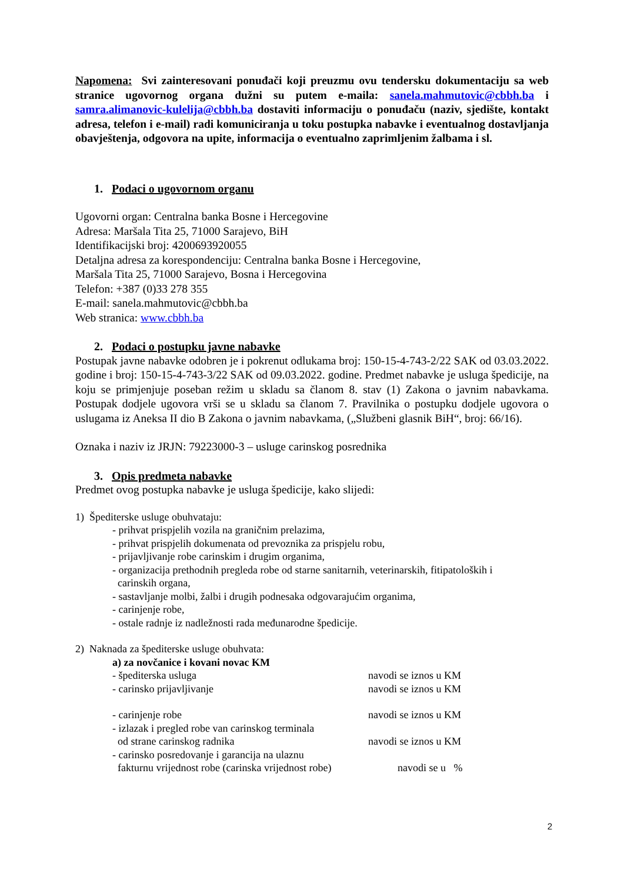Napomena: Svi zainteresovani ponuđači koji preuzmu ovu tendersku dokumentaciju sa web stranice ugovornog organa dužni su putem e-maila: sanela.mahmutovic@cbbh.ba i samra.alimanovic-kulelija@cbbh.ba dostaviti informaciju o ponuđaču (naziv, sjedište, kontakt adresa, telefon i e-mail) radi komuniciranja u toku postupka nabavke i eventualnog dostavljanja obavještenja, odgovora na upite, informacija o eventualno zaprimljenim žalbama i sl.
1. Podaci o ugovornom organu
Ugovorni organ: Centralna banka Bosne i Hercegovine
Adresa: Maršala Tita 25, 71000 Sarajevo, BiH
Identifikacijski broj: 4200693920055
Detaljna adresa za korespondenciju: Centralna banka Bosne i Hercegovine,
Maršala Tita 25, 71000 Sarajevo, Bosna i Hercegovina
Telefon: +387 (0)33 278 355
E-mail: sanela.mahmutovic@cbbh.ba
Web stranica: www.cbbh.ba
2. Podaci o postupku javne nabavke
Postupak javne nabavke odobren je i pokrenut odlukama broj: 150-15-4-743-2/22 SAK od 03.03.2022. godine i broj: 150-15-4-743-3/22 SAK od 09.03.2022. godine. Predmet nabavke je usluga špedicije, na koju se primjenjuje poseban režim u skladu sa članom 8. stav (1) Zakona o javnim nabavkama. Postupak dodjele ugovora vrši se u skladu sa članom 7. Pravilnika o postupku dodjele ugovora o uslugama iz Aneksa II dio B Zakona o javnim nabavkama, („Službeni glasnik BiH“, broj: 66/16).
Oznaka i naziv iz JRJN: 79223000-3 – usluge carinskog posrednika
3. Opis predmeta nabavke
Predmet ovog postupka nabavke je usluga špedicije, kako slijedi:
1) Špediterske usluge obuhvataju:
- prihvat prispjelih vozila na graničnim prelazima,
- prihvat prispjelih dokumenata od prevoznika za prispjelu robu,
- prijavljivanje robe carinskim i drugim organima,
- organizacija prethodnih pregleda robe od starne sanitarnih, veterinarskih, fitipatoloških i
carinskih organa,
- sastavljanje molbi, žalbi i drugih podnesaka odgovarajućim organima,
- carinjenje robe,
- ostale radnje iz nadležnosti rada međunarodne špedicije.
2) Naknada za špediterske usluge obuhvata:
a) za novčanice i kovani novac KM
- špediterska usluga navodi se iznos u KM
- carinsko prijavljivanje navodi se iznos u KM
- carinjenje robe navodi se iznos u KM
- izlazak i pregled robe van carinskog terminala
od strane carinskog radnika navodi se iznos u KM
- carinsko posredovanje i garancija na ulaznu
fakturnu vrijednost robe (carinska vrijednost robe) navodi se u %
2